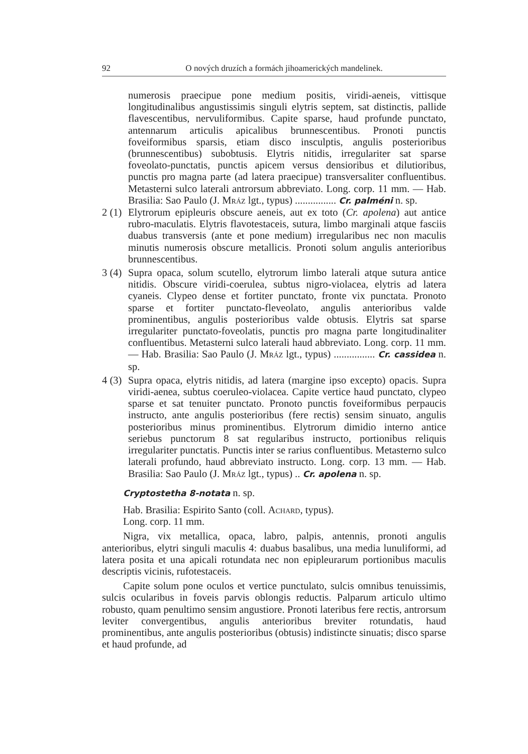92 O nových druzích a formách jihoamerických mandelinek.
numerosis praecipue pone medium positis, viridi-aeneis, vittisque longitudinalibus angustissimis singuli elytris septem, sat distinctis, pallide flavescentibus, nervuliformibus. Capite sparse, haud profunde punctato, antennarum articulis apicalibus brunnescentibus. Pronoti punctis foveiformibus sparsis, etiam disco insculptis, angulis posterioribus (brunnescentibus) subobtusis. Elytris nitidis, irregulariter sat sparse foveolato-punctatis, punctis apicem versus densioribus et dilutioribus, punctis pro magna parte (ad latera praecipue) transversaliter confluentibus. Metasterni sulco laterali antrorsum abbreviato. Long. corp. 11 mm. — Hab. Brasilia: Sao Paulo (J. Mráz lgt., typus) ................ Cr. palméni n. sp.
2 (1) Elytrorum epipleuris obscure aeneis, aut ex toto (Cr. apolena) aut antice rubro-maculatis. Elytris flavotestaceis, sutura, limbo marginali atque fasciis duabus transversis (ante et pone medium) irregularibus nec non maculis minutis numerosis obscure metallicis. Pronoti solum angulis anterioribus brunnescentibus.
3 (4) Supra opaca, solum scutello, elytrorum limbo laterali atque sutura antice nitidis. Obscure viridi-coerulea, subtus nigro-violacea, elytris ad latera cyaneis. Clypeo dense et fortiter punctato, fronte vix punctata. Pronoto sparse et fortiter punctato-fleveolato, angulis anterioribus valde prominentibus, angulis posterioribus valde obtusis. Elytris sat sparse irregulariter punctato-foveolatis, punctis pro magna parte longitudinaliter confluentibus. Metasterni sulco laterali haud abbreviato. Long. corp. 11 mm. — Hab. Brasilia: Sao Paulo (J. Mráz lgt., typus) ................ Cr. cassidea n. sp.
4 (3) Supra opaca, elytris nitidis, ad latera (margine ipso excepto) opacis. Supra viridi-aenea, subtus coeruleo-violacea. Capite vertice haud punctato, clypeo sparse et sat tenuiter punctato. Pronoto punctis foveiformibus perpaucis instructo, ante angulis posterioribus (fere rectis) sensim sinuato, angulis posterioribus minus prominentibus. Elytrorum dimidio interno antice seriebus punctorum 8 sat regularibus instructo, portionibus reliquis irregulariter punctatis. Punctis inter se rarius confluentibus. Metasterno sulco laterali profundo, haud abbreviato instructo. Long. corp. 13 mm. — Hab. Brasilia: Sao Paulo (J. Mráz lgt., typus) .. Cr. apolena n. sp.
Cryptostetha 8-notata n. sp.
Hab. Brasilia: Espirito Santo (coll. Achard, typus).
Long. corp. 11 mm.
Nigra, vix metallica, opaca, labro, palpis, antennis, pronoti angulis anterioribus, elytri singuli maculis 4: duabus basalibus, una media lunuliformi, ad latera posita et una apicali rotundata nec non epipleurarum portionibus maculis descriptis vicinis, rufotestaceis.
Capite solum pone oculos et vertice punctulato, sulcis omnibus tenuissimis, sulcis ocularibus in foveis parvis oblongis reductis. Palparum articulo ultimo robusto, quam penultimo sensim angustiore. Pronoti lateribus fere rectis, antrorsum leviter convergentibus, angulis anterioribus breviter rotundatis, haud prominentibus, ante angulis posterioribus (obtusis) indistincte sinuatis; disco sparse et haud profunde, ad